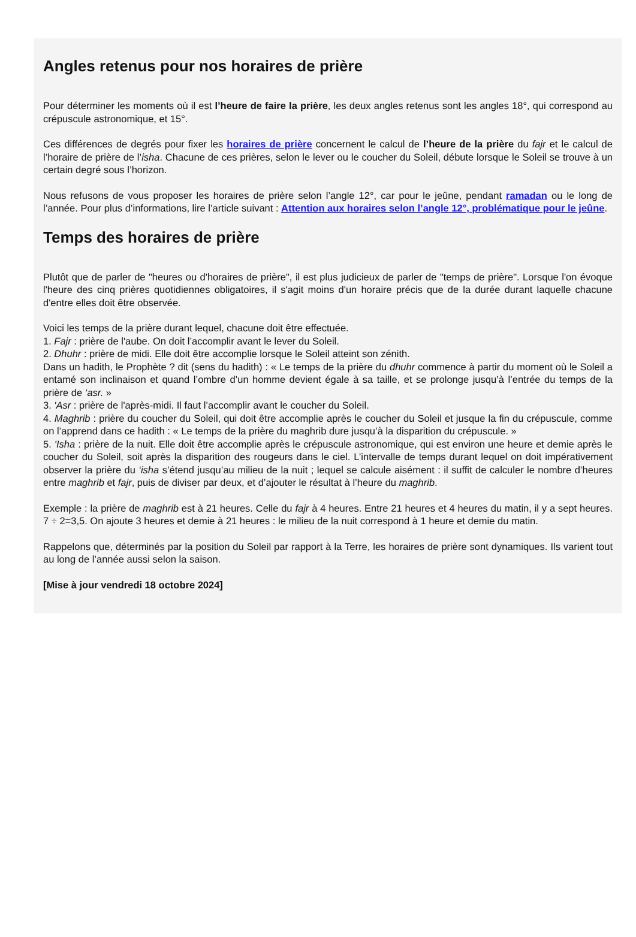Angles retenus pour nos horaires de prière
Pour déterminer les moments où il est l’heure de faire la prière, les deux angles retenus sont les angles 18°, qui correspond au crépuscule astronomique, et 15°.
Ces différences de degrés pour fixer les horaires de prière concernent le calcul de l’heure de la prière du fajr et le calcul de l’horaire de prière de l’isha. Chacune de ces prières, selon le lever ou le coucher du Soleil, débute lorsque le Soleil se trouve à un certain degré sous l’horizon.
Nous refusons de vous proposer les horaires de prière selon l’angle 12°, car pour le jeûne, pendant ramadan ou le long de l’année. Pour plus d’informations, lire l’article suivant : Attention aux horaires selon l’angle 12°, problématique pour le jeûne.
Temps des horaires de prière
Plutôt que de parler de "heures ou d'horaires de prière", il est plus judicieux de parler de "temps de prière". Lorsque l'on évoque l'heure des cinq prières quotidiennes obligatoires, il s'agit moins d'un horaire précis que de la durée durant laquelle chacune d'entre elles doit être observée.
Voici les temps de la prière durant lequel, chacune doit être effectuée.
1. Fajr : prière de l'aube. On doit l’accomplir avant le lever du Soleil.
2. Dhuhr : prière de midi. Elle doit être accomplie lorsque le Soleil atteint son zénith.
Dans un hadith, le Prophète ? dit (sens du hadith) : « Le temps de la prière du dhuhr commence à partir du moment où le Soleil a entamé son inclinaison et quand l’ombre d’un homme devient égale à sa taille, et se prolonge jusqu’à l’entrée du temps de la prière de ‘asr. »
3. 'Asr : prière de l'après-midi. Il faut l’accomplir avant le coucher du Soleil.
4. Maghrib : prière du coucher du Soleil, qui doit être accomplie après le coucher du Soleil et jusque la fin du crépuscule, comme on l’apprend dans ce hadith : « Le temps de la prière du maghrib dure jusqu’à la disparition du crépuscule. »
5. 'Isha : prière de la nuit. Elle doit être accomplie après le crépuscule astronomique, qui est environ une heure et demie après le coucher du Soleil, soit après la disparition des rougeurs dans le ciel. L’intervalle de temps durant lequel on doit impérativement observer la prière du ‘isha s’étend jusqu’au milieu de la nuit ; lequel se calcule aisément : il suffit de calculer le nombre d’heures entre maghrib et fajr, puis de diviser par deux, et d’ajouter le résultat à l’heure du maghrib.
Exemple : la prière de maghrib est à 21 heures. Celle du fajr à 4 heures. Entre 21 heures et 4 heures du matin, il y a sept heures. 7 ÷ 2=3,5. On ajoute 3 heures et demie à 21 heures : le milieu de la nuit correspond à 1 heure et demie du matin.
Rappelons que, déterminés par la position du Soleil par rapport à la Terre, les horaires de prière sont dynamiques. Ils varient tout au long de l’année aussi selon la saison.
[Mise à jour vendredi 18 octobre 2024]